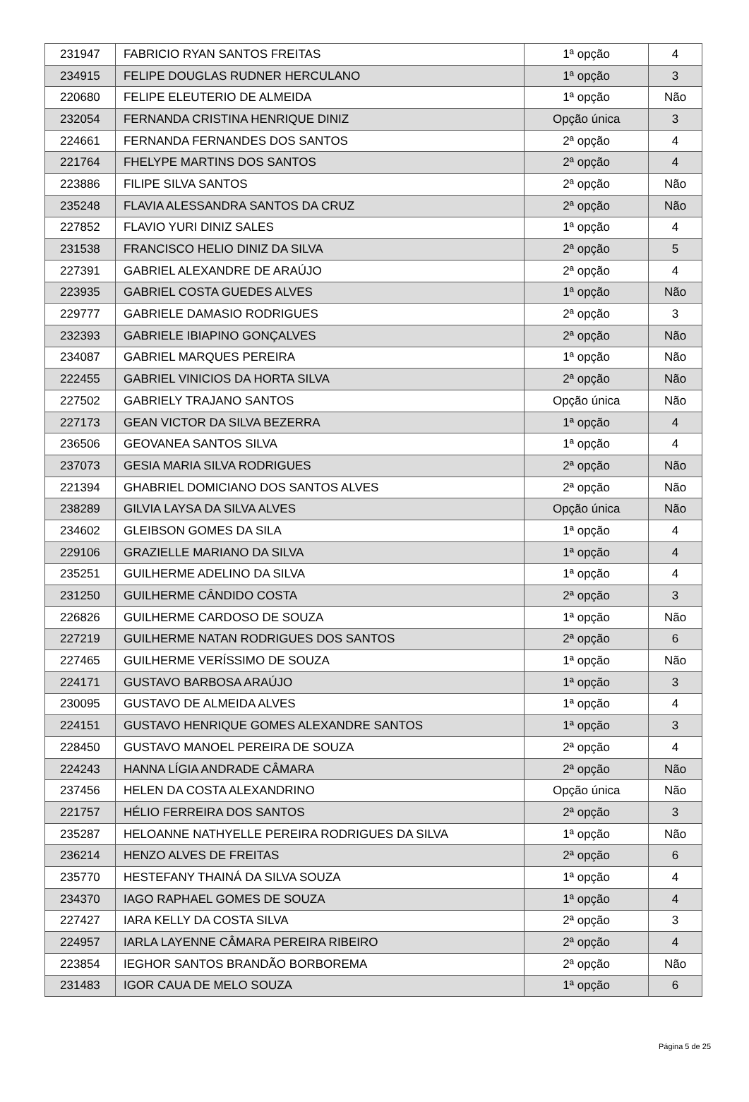| 231947 | FABRICIO RYAN SANTOS FREITAS | 1ª opção | 4 |
| 234915 | FELIPE DOUGLAS RUDNER HERCULANO | 1ª opção | 3 |
| 220680 | FELIPE ELEUTERIO DE ALMEIDA | 1ª opção | Não |
| 232054 | FERNANDA CRISTINA HENRIQUE DINIZ | Opção única | 3 |
| 224661 | FERNANDA FERNANDES DOS SANTOS | 2ª opção | 4 |
| 221764 | FHELYPE MARTINS DOS SANTOS | 2ª opção | 4 |
| 223886 | FILIPE SILVA SANTOS | 2ª opção | Não |
| 235248 | FLAVIA ALESSANDRA SANTOS DA CRUZ | 2ª opção | Não |
| 227852 | FLAVIO YURI DINIZ SALES | 1ª opção | 4 |
| 231538 | FRANCISCO HELIO DINIZ DA SILVA | 2ª opção | 5 |
| 227391 | GABRIEL ALEXANDRE DE ARAÚJO | 2ª opção | 4 |
| 223935 | GABRIEL COSTA GUEDES ALVES | 1ª opção | Não |
| 229777 | GABRIELE DAMASIO RODRIGUES | 2ª opção | 3 |
| 232393 | GABRIELE IBIAPINO GONÇALVES | 2ª opção | Não |
| 234087 | GABRIEL MARQUES PEREIRA | 1ª opção | Não |
| 222455 | GABRIEL VINICIOS DA HORTA SILVA | 2ª opção | Não |
| 227502 | GABRIELY TRAJANO SANTOS | Opção única | Não |
| 227173 | GEAN VICTOR DA SILVA BEZERRA | 1ª opção | 4 |
| 236506 | GEOVANEA SANTOS SILVA | 1ª opção | 4 |
| 237073 | GESIA MARIA SILVA RODRIGUES | 2ª opção | Não |
| 221394 | GHABRIEL DOMICIANO DOS SANTOS ALVES | 2ª opção | Não |
| 238289 | GILVIA LAYSA DA SILVA ALVES | Opção única | Não |
| 234602 | GLEIBSON GOMES DA SILA | 1ª opção | 4 |
| 229106 | GRAZIELLE MARIANO DA SILVA | 1ª opção | 4 |
| 235251 | GUILHERME ADELINO DA SILVA | 1ª opção | 4 |
| 231250 | GUILHERME CÂNDIDO COSTA | 2ª opção | 3 |
| 226826 | GUILHERME CARDOSO DE SOUZA | 1ª opção | Não |
| 227219 | GUILHERME NATAN RODRIGUES DOS SANTOS | 2ª opção | 6 |
| 227465 | GUILHERME VERÍSSIMO DE SOUZA | 1ª opção | Não |
| 224171 | GUSTAVO BARBOSA ARAÚJO | 1ª opção | 3 |
| 230095 | GUSTAVO DE ALMEIDA ALVES | 1ª opção | 4 |
| 224151 | GUSTAVO HENRIQUE GOMES ALEXANDRE SANTOS | 1ª opção | 3 |
| 228450 | GUSTAVO MANOEL PEREIRA DE SOUZA | 2ª opção | 4 |
| 224243 | HANNA LÍGIA ANDRADE CÂMARA | 2ª opção | Não |
| 237456 | HELEN DA COSTA ALEXANDRINO | Opção única | Não |
| 221757 | HÉLIO FERREIRA DOS SANTOS | 2ª opção | 3 |
| 235287 | HELOANNE NATHYELLE PEREIRA RODRIGUES DA SILVA | 1ª opção | Não |
| 236214 | HENZO ALVES DE FREITAS | 2ª opção | 6 |
| 235770 | HESTEFANY THAINÁ DA SILVA SOUZA | 1ª opção | 4 |
| 234370 | IAGO RAPHAEL GOMES DE SOUZA | 1ª opção | 4 |
| 227427 | IARA KELLY DA COSTA SILVA | 2ª opção | 3 |
| 224957 | IARLA LAYENNE CÂMARA PEREIRA RIBEIRO | 2ª opção | 4 |
| 223854 | IEGHOR SANTOS BRANDÃO BORBOREMA | 2ª opção | Não |
| 231483 | IGOR CAUA DE MELO SOUZA | 1ª opção | 6 |
Página 5 de 25